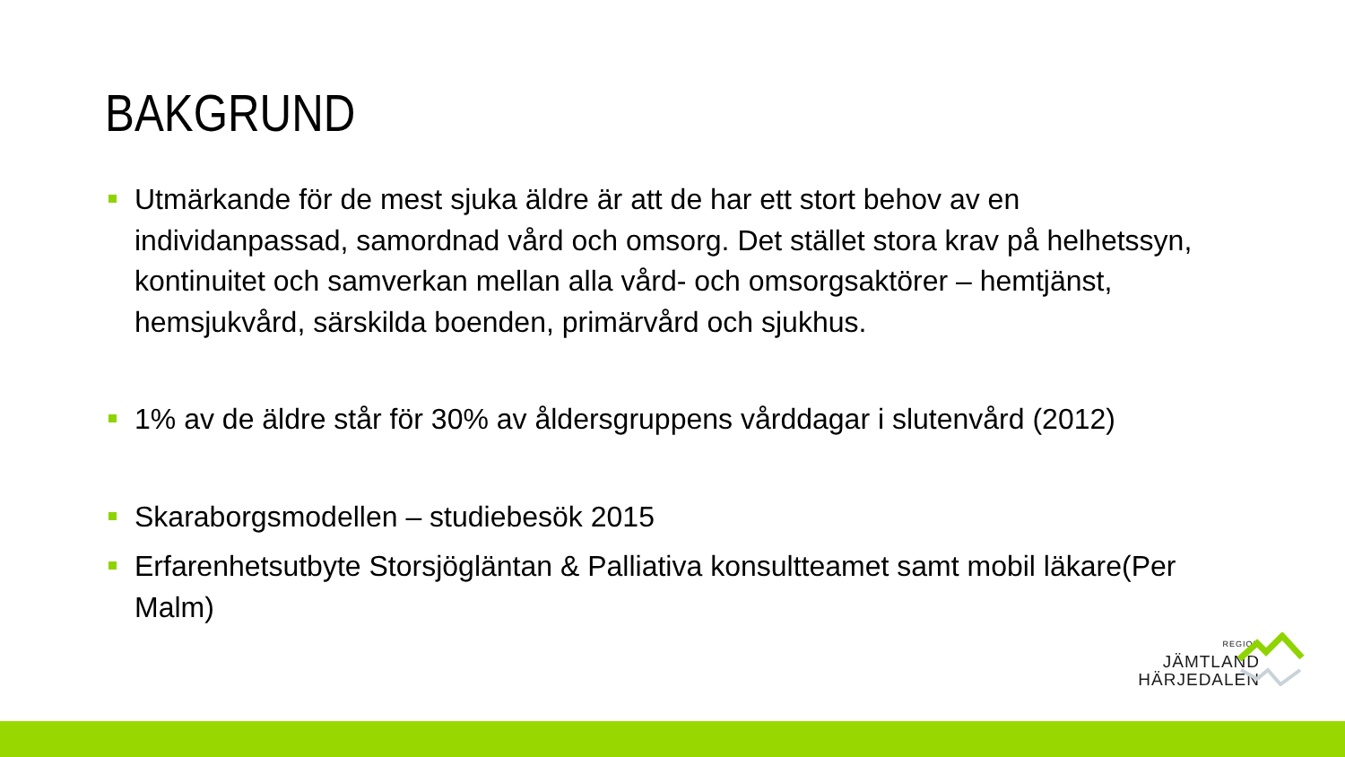BAKGRUND
Utmärkande för de mest sjuka äldre är att de har ett stort behov av en individanpassad, samordnad vård och omsorg. Det stället stora krav på helhetssyn, kontinuitet och samverkan mellan alla vård- och omsorgsaktörer – hemtjänst, hemsjukvård, särskilda boenden, primärvård och sjukhus.
1% av de äldre står för 30% av åldersgruppens vårddagar i slutenvård (2012)
Skaraborgsmodellen – studiebesök 2015
Erfarenhetsutbyte Storsjögläntan & Palliativa konsultteamet samt mobil läkare(Per Malm)
REGION
JÄMTLAND
HÄRJEDALEN